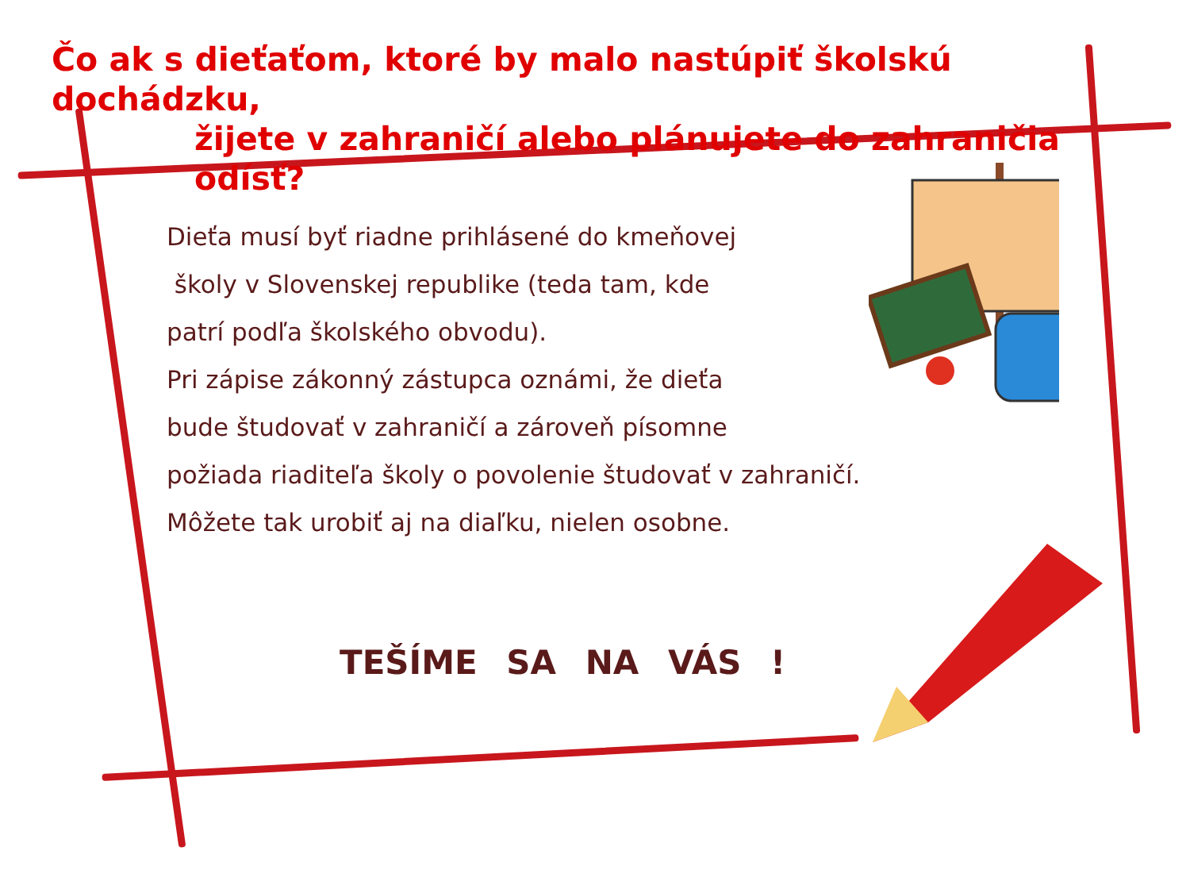Čo ak s dieťaťom, ktoré by malo nastúpiť školskú dochádzku,
žijete v zahraničí alebo plánujete do zahraničia odísť?
Dieťa musí byť riadne prihlásené do kmeňovej
školy v Slovenskej republike (teda tam, kde
patrí podľa školského obvodu).
Pri zápise zákonný zástupca oznámi, že dieťa
bude študovať v zahraničí a zároveň písomne
požiada riaditeľa školy o povolenie študovať v zahraničí.
Môžete tak urobiť aj na diaľku, nielen osobne.
TEŠÍME SA NA VÁS !